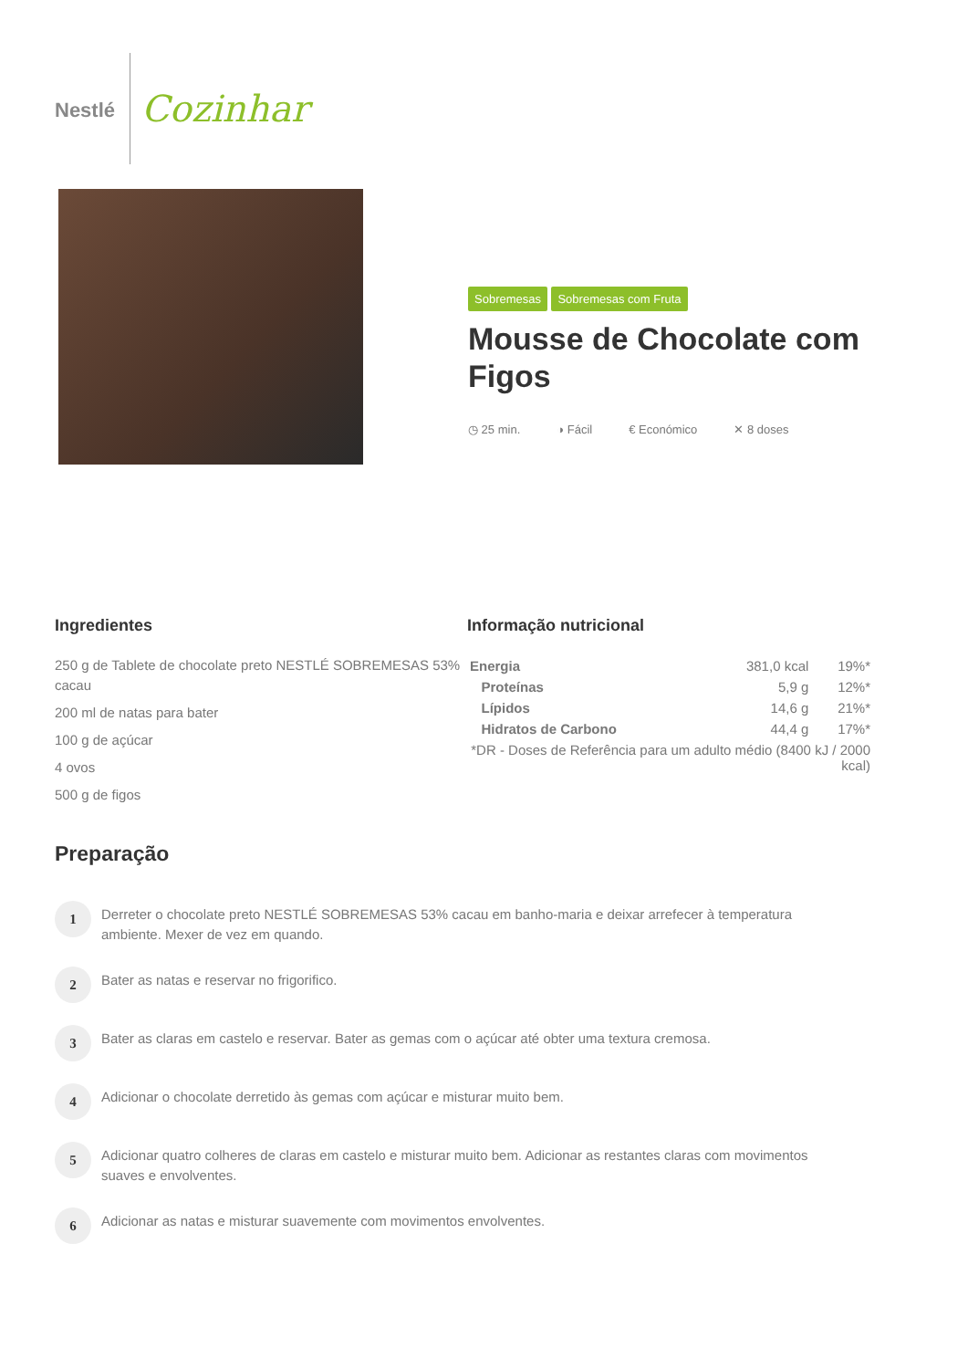Nestlé
Cozinhar
Sobremesas Sobremesas com Fruta
Mousse de Chocolate com Figos
◷ 25 min. ◑ Fácil € Económico ✕ 8 doses
Ingredientes
250 g de Tablete de chocolate preto NESTLÉ SOBREMESAS 53% cacau
200 ml de natas para bater
100 g de açúcar
4 ovos
500 g de figos
Informação nutricional
| Energia | 381,0 kcal | 19%* |
| Proteínas | 5,9 g | 12%* |
| Lípidos | 14,6 g | 21%* |
| Hidratos de Carbono | 44,4 g | 17%* |
| *DR - Doses de Referência para um adulto médio (8400 kJ / 2000 kcal) | | |
Preparação
1
Derreter o chocolate preto NESTLÉ SOBREMESAS 53% cacau em banho-maria e deixar arrefecer à temperatura ambiente. Mexer de vez em quando.
2
Bater as natas e reservar no frigorifico.
3
Bater as claras em castelo e reservar. Bater as gemas com o açúcar até obter uma textura cremosa.
4
Adicionar o chocolate derretido às gemas com açúcar e misturar muito bem.
5
Adicionar quatro colheres de claras em castelo e misturar muito bem. Adicionar as restantes claras com movimentos suaves e envolventes.
6
Adicionar as natas e misturar suavemente com movimentos envolventes.